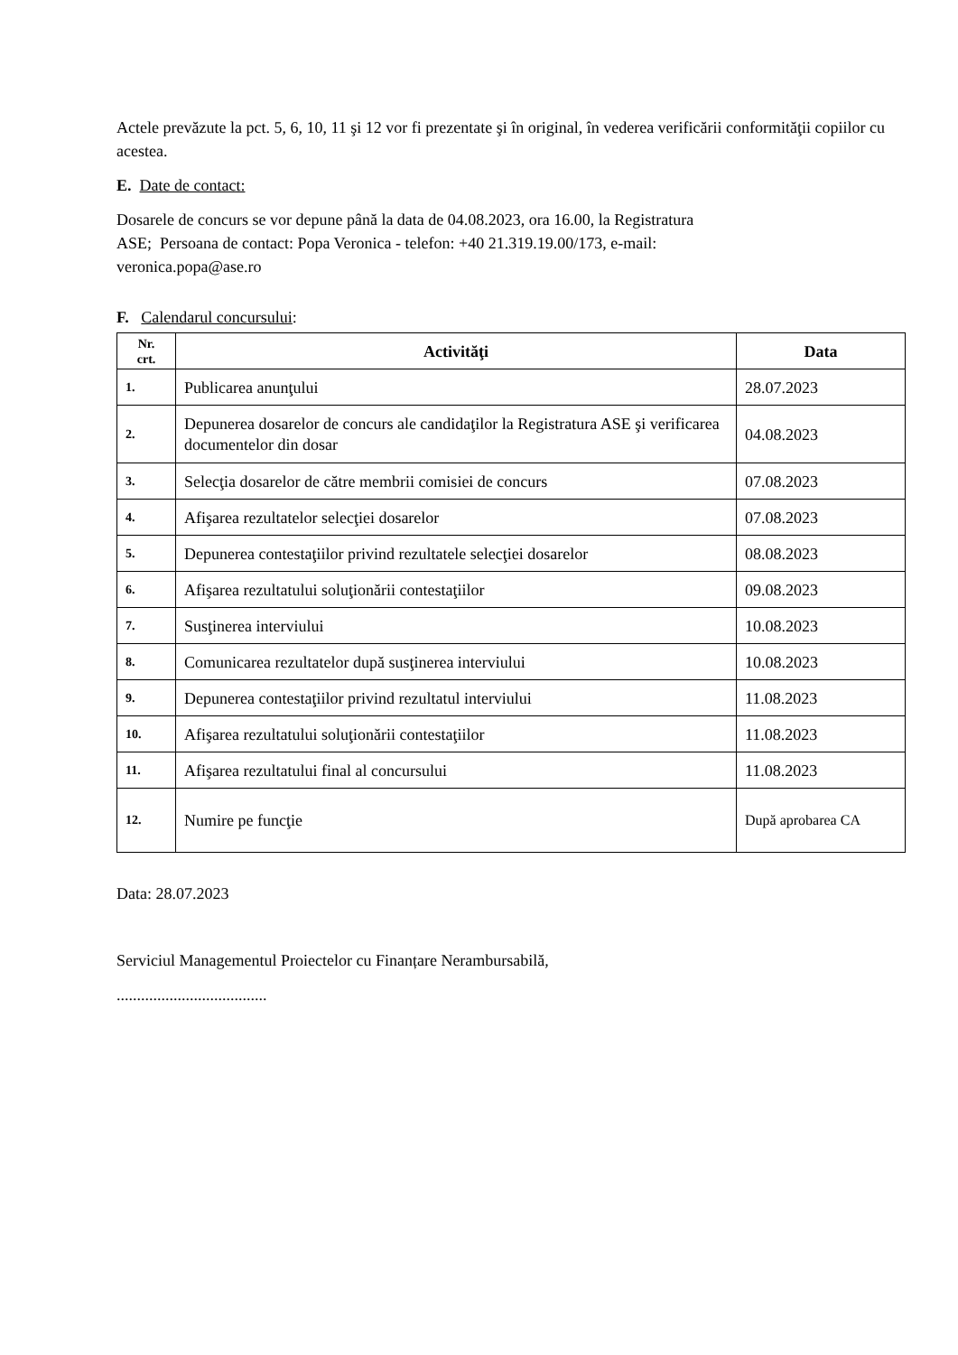Actele prevăzute la pct. 5, 6, 10, 11 şi 12 vor fi prezentate şi în original, în vederea verificării conformităţii copiilor cu acestea.
E. Date de contact:
Dosarele de concurs se vor depune până la data de 04.08.2023, ora 16.00, la Registratura
ASE; Persoana de contact: Popa Veronica - telefon: +40 21.319.19.00/173, e-mail:
veronica.popa@ase.ro
F. Calendarul concursului:
| Nr. crt. | Activităţi | Data |
| --- | --- | --- |
| 1. | Publicarea anunţului | 28.07.2023 |
| 2. | Depunerea dosarelor de concurs ale candidaţilor la Registratura ASE şi verificarea documentelor din dosar | 04.08.2023 |
| 3. | Selecţia dosarelor de către membrii comisiei de concurs | 07.08.2023 |
| 4. | Afişarea rezultatelor selecţiei dosarelor | 07.08.2023 |
| 5. | Depunerea contestaţiilor privind rezultatele selecţiei dosarelor | 08.08.2023 |
| 6. | Afişarea rezultatului soluţionării contestaţiilor | 09.08.2023 |
| 7. | Susţinerea interviului | 10.08.2023 |
| 8. | Comunicarea rezultatelor după susţinerea interviului | 10.08.2023 |
| 9. | Depunerea contestaţiilor privind rezultatul interviului | 11.08.2023 |
| 10. | Afişarea rezultatului soluţionării contestaţiilor | 11.08.2023 |
| 11. | Afişarea rezultatului final al concursului | 11.08.2023 |
| 12. | Numire pe funcţie | După aprobarea CA |
Data: 28.07.2023
Serviciul Managementul Proiectelor cu Finanțare Nerambursabilă,
.....................................